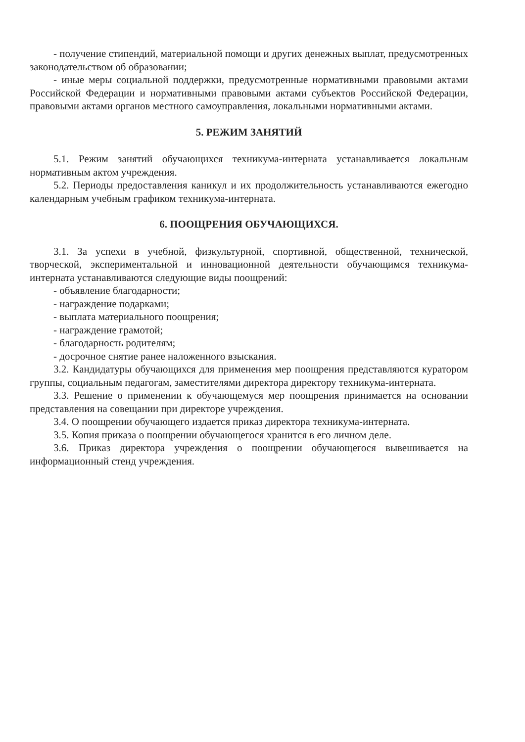- получение стипендий, материальной помощи и других денежных выплат, предусмотренных законодательством об образовании;
- иные меры социальной поддержки, предусмотренные нормативными правовыми актами Российской Федерации и нормативными правовыми актами субъектов Российской Федерации, правовыми актами органов местного самоуправления, локальными нормативными актами.
5. РЕЖИМ ЗАНЯТИЙ
5.1. Режим занятий обучающихся техникума-интерната устанавливается локальным нормативным актом учреждения.
5.2. Периоды предоставления каникул и их продолжительность устанавливаются ежегодно календарным учебным графиком техникума-интерната.
6. ПООЩРЕНИЯ ОБУЧАЮЩИХСЯ.
3.1. За успехи в учебной, физкультурной, спортивной, общественной, технической, творческой, экспериментальной и инновационной деятельности обучающимся техникума-интерната устанавливаются следующие виды поощрений:
- объявление благодарности;
- награждение подарками;
- выплата материального поощрения;
- награждение грамотой;
- благодарность родителям;
- досрочное снятие ранее наложенного взыскания.
3.2. Кандидатуры обучающихся для применения мер поощрения представляются куратором группы, социальным педагогам, заместителями директора директору техникума-интерната.
3.3. Решение о применении к обучающемуся мер поощрения принимается на основании представления на совещании при директоре учреждения.
3.4. О поощрении обучающего издается приказ директора техникума-интерната.
3.5. Копия приказа о поощрении обучающегося хранится в его личном деле.
3.6. Приказ директора учреждения о поощрении обучающегося вывешивается на информационный стенд учреждения.